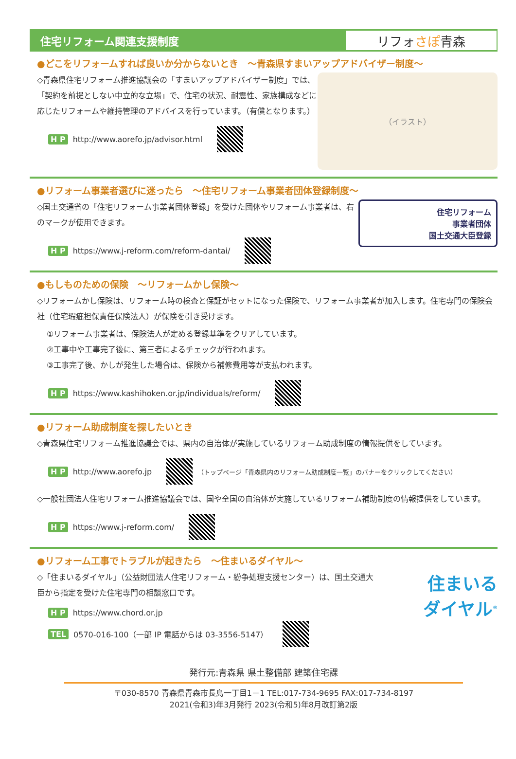住宅リフォーム関連支援制度
リフォ さぽ 青森
●どこをリフォームすれば良いか分からないとき　～青森県すまいアップアドバイザー制度～
（イラスト）
◇青森県住宅リフォーム推進協議会の「すまいアップアドバイザー制度」では､「契約を前提としない中立的な立場」で、住宅の状況、耐震性、家族構成などに応じたリフォームや維持管理のアドバイスを行っています。（有償となります。）
H P http://www.aorefo.jp/advisor.html
●リフォーム事業者選びに迷ったら　～住宅リフォーム事業者団体登録制度～
住宅リフォーム
事業者団体
国土交通大臣登録
◇国土交通省の「住宅リフォーム事業者団体登録」を受けた団体やリフォーム事業者は、右のマークが使用できます。
H P https://www.j-reform.com/reform-dantai/
●もしものための保険　～リフォームかし保険～
◇リフォームかし保険は、リフォーム時の検査と保証がセットになった保険で、リフォーム事業者が加入します。住宅専門の保険会社（住宅瑕疵担保責任保険法人）が保険を引き受けます。
①リフォーム事業者は、保険法人が定める登録基準をクリアしています。
②工事中や工事完了後に、第三者によるチェックが行われます。
③工事完了後、かしが発生した場合は、保険から補修費用等が支払われます。
H P https://www.kashihoken.or.jp/individuals/reform/
●リフォーム助成制度を探したいとき
◇青森県住宅リフォーム推進協議会では、県内の自治体が実施しているリフォーム助成制度の情報提供をしています。
H P http://www.aorefo.jp （トップページ「青森県内のリフォーム助成制度一覧」のバナーをクリックしてください）
◇一般社団法人住宅リフォーム推進協議会では、国や全国の自治体が実施しているリフォーム補助制度の情報提供をしています。
H P https://www.j-reform.com/
●リフォーム工事でトラブルが起きたら　～住まいるダイヤル～
住まいる
ダイヤル<sup>®</sup>
◇「住まいるダイヤル」（公益財団法人住宅リフォーム・紛争処理支援センター）は、国土交通大臣から指定を受けた住宅専門の相談窓口です。
H P https://www.chord.or.jp
TEL 0570-016-100（一部 IP 電話からは 03-3556-5147）
発行元:青森県 県土整備部 建築住宅課
〒030-8570 青森県青森市長島一丁目1－1 TEL:017-734-9695 FAX:017-734-8197
2021(令和3)年3月発行 2023(令和5)年8月改訂第2版